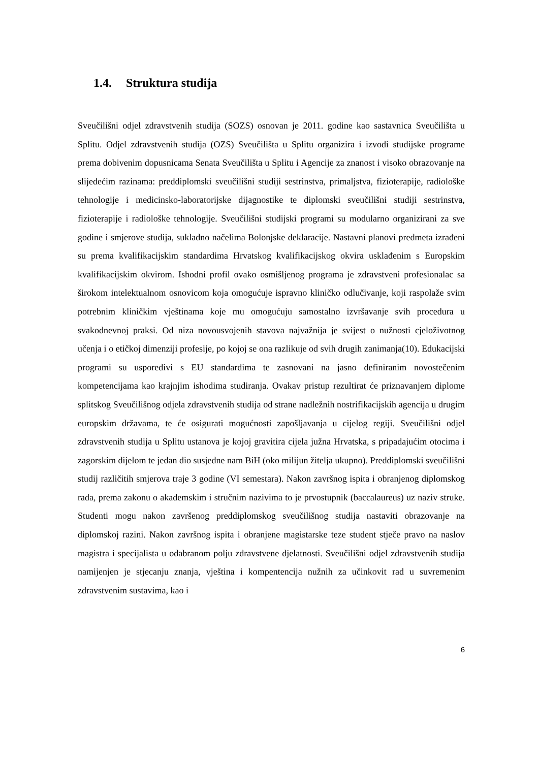1.4. Struktura studija
Sveučilišni odjel zdravstvenih studija (SOZS) osnovan je 2011. godine kao sastavnica Sveučilišta u Splitu. Odjel zdravstvenih studija (OZS) Sveučilišta u Splitu organizira i izvodi studijske programe prema dobivenim dopusnicama Senata Sveučilišta u Splitu i Agencije za znanost i visoko obrazovanje na slijedećim razinama: preddiplomski sveučilišni studiji sestrinstva, primaljstva, fizioterapije, radiološke tehnologije i medicinsko-laboratorijske dijagnostike te diplomski sveučilišni studiji sestrinstva, fizioterapije i radiološke tehnologije. Sveučilišni studijski programi su modularno organizirani za sve godine i smjerove studija, sukladno načelima Bolonjske deklaracije. Nastavni planovi predmeta izrađeni su prema kvalifikacijskim standardima Hrvatskog kvalifikacijskog okvira usklađenim s Europskim kvalifikacijskim okvirom. Ishodni profil ovako osmišljenog programa je zdravstveni profesionalac sa širokom intelektualnom osnovicom koja omogućuje ispravno kliničko odlučivanje, koji raspolaže svim potrebnim kliničkim vještinama koje mu omogućuju samostalno izvršavanje svih procedura u svakodnevnoj praksi. Od niza novousvojenih stavova najvažnija je svijest o nužnosti cjeloživotnog učenja i o etičkoj dimenziji profesije, po kojoj se ona razlikuje od svih drugih zanimanja(10). Edukacijski programi su usporedivi s EU standardima te zasnovani na jasno definiranim novostečenim kompetencijama kao krajnjim ishodima studiranja. Ovakav pristup rezultirat će priznavanjem diplome splitskog Sveučilišnog odjela zdravstvenih studija od strane nadležnih nostrifikacijskih agencija u drugim europskim državama, te će osigurati mogućnosti zapošljavanja u cijelog regiji. Sveučilišni odjel zdravstvenih studija u Splitu ustanova je kojoj gravitira cijela južna Hrvatska, s pripadajućim otocima i zagorskim dijelom te jedan dio susjedne nam BiH (oko milijun žitelja ukupno). Preddiplomski sveučilišni studij različitih smjerova traje 3 godine (VI semestara). Nakon završnog ispita i obranjenog diplomskog rada, prema zakonu o akademskim i stručnim nazivima to je prvostupnik (baccalaureus) uz naziv struke. Studenti mogu nakon završenog preddiplomskog sveučilišnog studija nastaviti obrazovanje na diplomskoj razini. Nakon završnog ispita i obranjene magistarske teze student stječe pravo na naslov magistra i specijalista u odabranom polju zdravstvene djelatnosti. Sveučilišni odjel zdravstvenih studija namijenjen je stjecanju znanja, vještina i kompentencija nužnih za učinkovit rad u suvremenim zdravstvenim sustavima, kao i
6